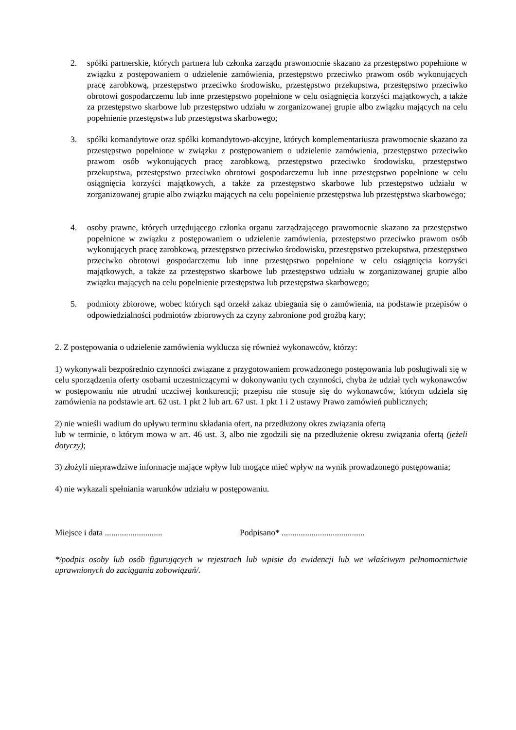2. spółki partnerskie, których partnera lub członka zarządu prawomocnie skazano za przestępstwo popełnione w związku z postępowaniem o udzielenie zamówienia, przestępstwo przeciwko prawom osób wykonujących pracę zarobkową, przestępstwo przeciwko środowisku, przestępstwo przekupstwa, przestępstwo przeciwko obrotowi gospodarczemu lub inne przestępstwo popełnione w celu osiągnięcia korzyści majątkowych, a także za przestępstwo skarbowe lub przestępstwo udziału w zorganizowanej grupie albo związku mających na celu popełnienie przestępstwa lub przestępstwa skarbowego;
3. spółki komandytowe oraz spółki komandytowo-akcyjne, których komplementariusza prawomocnie skazano za przestępstwo popełnione w związku z postępowaniem o udzielenie zamówienia, przestępstwo przeciwko prawom osób wykonujących pracę zarobkową, przestępstwo przeciwko środowisku, przestępstwo przekupstwa, przestępstwo przeciwko obrotowi gospodarczemu lub inne przestępstwo popełnione w celu osiągnięcia korzyści majątkowych, a także za przestępstwo skarbowe lub przestępstwo udziału w zorganizowanej grupie albo związku mających na celu popełnienie przestępstwa lub przestępstwa skarbowego;
4. osoby prawne, których urzędującego członka organu zarządzającego prawomocnie skazano za przestępstwo popełnione w związku z postępowaniem o udzielenie zamówienia, przestępstwo przeciwko prawom osób wykonujących pracę zarobkową, przestępstwo przeciwko środowisku, przestępstwo przekupstwa, przestępstwo przeciwko obrotowi gospodarczemu lub inne przestępstwo popełnione w celu osiągnięcia korzyści majątkowych, a także za przestępstwo skarbowe lub przestępstwo udziału w zorganizowanej grupie albo związku mających na celu popełnienie przestępstwa lub przestępstwa skarbowego;
5. podmioty zbiorowe, wobec których sąd orzekł zakaz ubiegania się o zamówienia, na podstawie przepisów o odpowiedzialności podmiotów zbiorowych za czyny zabronione pod groźbą kary;
2. Z postępowania o udzielenie zamówienia wyklucza się również wykonawców, którzy:
1) wykonywali bezpośrednio czynności związane z przygotowaniem prowadzonego postępowania lub posługiwali się w celu sporządzenia oferty osobami uczestniczącymi w dokonywaniu tych czynności, chyba że udział tych wykonawców w postępowaniu nie utrudni uczciwej konkurencji; przepisu nie stosuje się do wykonawców, którym udziela się zamówienia na podstawie art. 62 ust. 1 pkt 2 lub art. 67 ust. 1 pkt 1 i 2 ustawy Prawo zamówień publicznych;
2) nie wnieśli wadium do upływu terminu składania ofert, na przedłużony okres związania ofertą
lub w terminie, o którym mowa w art. 46 ust. 3, albo nie zgodzili się na przedłużenie okresu związania ofertą (jeżeli dotyczy);
3) złożyli nieprawdziwe informacje mające wpływ lub mogące mieć wpływ na wynik prowadzonego postępowania;
4) nie wykazali spełniania warunków udziału w postępowaniu.
Miejsce i data ........................... Podpisano* .......................................
*/podpis osoby lub osób figurujących w rejestrach lub wpisie do ewidencji lub we właściwym pełnomocnictwie uprawnionych do zaciągania zobowiązań/.